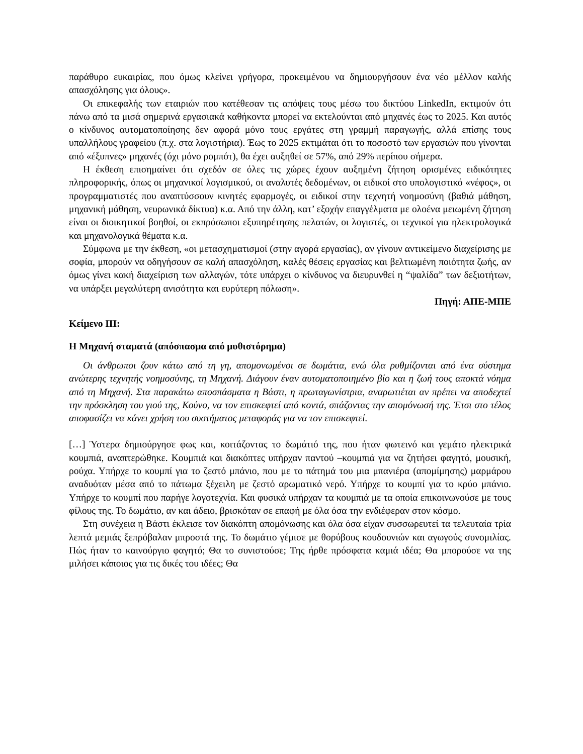παράθυρο ευκαιρίας, που όμως κλείνει γρήγορα, προκειμένου να δημιουργήσουν ένα νέο μέλλον καλής απασχόλησης για όλους».
Οι επικεφαλής των εταιριών που κατέθεσαν τις απόψεις τους μέσω του δικτύου LinkedIn, εκτιμούν ότι πάνω από τα μισά σημερινά εργασιακά καθήκοντα μπορεί να εκτελούνται από μηχανές έως το 2025. Και αυτός ο κίνδυνος αυτοματοποίησης δεν αφορά μόνο τους εργάτες στη γραμμή παραγωγής, αλλά επίσης τους υπαλλήλους γραφείου (π.χ. στα λογιστήρια). Έως το 2025 εκτιμάται ότι το ποσοστό των εργασιών που γίνονται από «έξυπνες» μηχανές (όχι μόνο ρομπότ), θα έχει αυξηθεί σε 57%, από 29% περίπου σήμερα.
Η έκθεση επισημαίνει ότι σχεδόν σε όλες τις χώρες έχουν αυξημένη ζήτηση ορισμένες ειδικότητες πληροφορικής, όπως οι μηχανικοί λογισμικού, οι αναλυτές δεδομένων, οι ειδικοί στο υπολογιστικό «νέφος», οι προγραμματιστές που αναπτύσσουν κινητές εφαρμογές, οι ειδικοί στην τεχνητή νοημοσύνη (βαθιά μάθηση, μηχανική μάθηση, νευρωνικά δίκτυα) κ.α. Από την άλλη, κατ’ εξοχήν επαγγέλματα με ολοένα μειωμένη ζήτηση είναι οι διοικητικοί βοηθοί, οι εκπρόσωποι εξυπηρέτησης πελατών, οι λογιστές, οι τεχνικοί για ηλεκτρολογικά και μηχανολογικά θέματα κ.α.
Σύμφωνα με την έκθεση, «οι μετασχηματισμοί (στην αγορά εργασίας), αν γίνουν αντικείμενο διαχείρισης με σοφία, μπορούν να οδηγήσουν σε καλή απασχόληση, καλές θέσεις εργασίας και βελτιωμένη ποιότητα ζωής, αν όμως γίνει κακή διαχείριση των αλλαγών, τότε υπάρχει ο κίνδυνος να διευρυνθεί η “ψαλίδα” των δεξιοτήτων, να υπάρξει μεγαλύτερη ανισότητα και ευρύτερη πόλωση».
Πηγή: ΑΠΕ-ΜΠΕ
Κείμενο ΙΙΙ:
Η Μηχανή σταματά (απόσπασμα από μυθιστόρημα)
Οι άνθρωποι ζουν κάτω από τη γη, απομονωμένοι σε δωμάτια, ενώ όλα ρυθμίζονται από ένα σύστημα ανώτερης τεχνητής νοημοσύνης, τη Μηχανή. Διάγουν έναν αυτοματοποιημένο βίο και η ζωή τους αποκτά νόημα από τη Μηχανή. Στα παρακάτω αποσπάσματα η Βάστι, η πρωταγωνίστρια, αναρωτιέται αν πρέπει να αποδεχτεί την πρόσκληση του γιού της, Κούνο, να τον επισκεφτεί από κοντά, σπάζοντας την απομόνωσή της. Έτσι στο τέλος αποφασίζει να κάνει χρήση του συστήματος μεταφοράς για να τον επισκεφτεί.
[…] Ύστερα δημιούργησε φως και, κοιτάζοντας το δωμάτιό της, που ήταν φωτεινό και γεμάτο ηλεκτρικά κουμπιά, αναπτερώθηκε. Κουμπιά και διακόπτες υπήρχαν παντού –κουμπιά για να ζητήσει φαγητό, μουσική, ρούχα. Υπήρχε το κουμπί για το ζεστό μπάνιο, που με το πάτημά του μια μπανιέρα (απομίμησης) μαρμάρου αναδυόταν μέσα από το πάτωμα ξέχειλη με ζεστό αρωματικό νερό. Υπήρχε το κουμπί για το κρύο μπάνιο. Υπήρχε το κουμπί που παρήγε λογοτεχνία. Και φυσικά υπήρχαν τα κουμπιά με τα οποία επικοινωνούσε με τους φίλους της. Το δωμάτιο, αν και άδειο, βρισκόταν σε επαφή με όλα όσα την ενδιέφεραν στον κόσμο.
Στη συνέχεια η Βάστι έκλεισε τον διακόπτη απομόνωσης και όλα όσα είχαν συσσωρευτεί τα τελευταία τρία λεπτά μεμιάς ξεπρόβαλαν μπροστά της. Το δωμάτιο γέμισε με θορύβους κουδουνιών και αγωγούς συνομιλίας. Πώς ήταν το καινούργιο φαγητό; Θα το συνιστούσε; Της ήρθε πρόσφατα καμιά ιδέα; Θα μπορούσε να της μιλήσει κάποιος για τις δικές του ιδέες; Θα